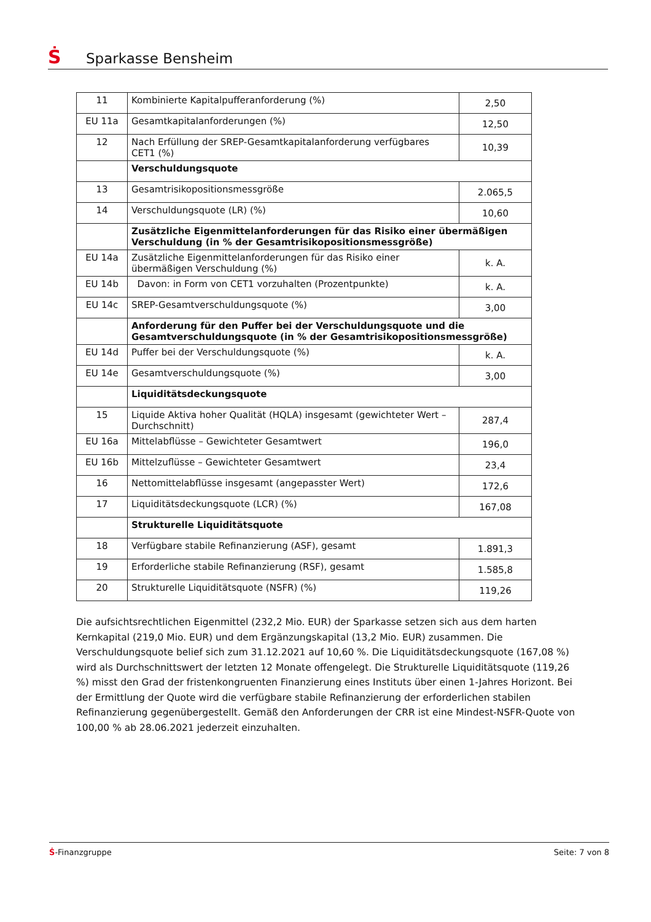Ṡ Sparkasse Bensheim
| 11 | Kombinierte Kapitalpufferanforderung (%) | 2,50 |
| EU 11a | Gesamtkapitalanforderungen (%) | 12,50 |
| 12 | Nach Erfüllung der SREP-Gesamtkapitalanforderung verfügbares CET1 (%) | 10,39 |
| | Verschuldungsquote | |
| 13 | Gesamtrisikopositionsmessgröße | 2.065,5 |
| 14 | Verschuldungsquote (LR) (%) | 10,60 |
| | Zusätzliche Eigenmittelanforderungen für das Risiko einer übermäßigen Verschuldung (in % der Gesamtrisikopositionsmessgröße) | |
| EU 14a | Zusätzliche Eigenmittelanforderungen für das Risiko einer übermäßigen Verschuldung (%) | k. A. |
| EU 14b | Davon: in Form von CET1 vorzuhalten (Prozentpunkte) | k. A. |
| EU 14c | SREP-Gesamtverschuldungsquote (%) | 3,00 |
| | Anforderung für den Puffer bei der Verschuldungsquote und die Gesamtverschuldungsquote (in % der Gesamtrisikopositionsmessgröße) | |
| EU 14d | Puffer bei der Verschuldungsquote (%) | k. A. |
| EU 14e | Gesamtverschuldungsquote (%) | 3,00 |
| | Liquiditätsdeckungsquote | |
| 15 | Liquide Aktiva hoher Qualität (HQLA) insgesamt (gewichteter Wert – Durchschnitt) | 287,4 |
| EU 16a | Mittelabflüsse – Gewichteter Gesamtwert | 196,0 |
| EU 16b | Mittelzuflüsse – Gewichteter Gesamtwert | 23,4 |
| 16 | Nettomittelabflüsse insgesamt (angepasster Wert) | 172,6 |
| 17 | Liquiditätsdeckungsquote (LCR) (%) | 167,08 |
| | Strukturelle Liquiditätsquote | |
| 18 | Verfügbare stabile Refinanzierung (ASF), gesamt | 1.891,3 |
| 19 | Erforderliche stabile Refinanzierung (RSF), gesamt | 1.585,8 |
| 20 | Strukturelle Liquiditätsquote (NSFR) (%) | 119,26 |
Die aufsichtsrechtlichen Eigenmittel (232,2 Mio. EUR) der Sparkasse setzen sich aus dem harten Kernkapital (219,0 Mio. EUR) und dem Ergänzungskapital (13,2 Mio. EUR) zusammen. Die Verschuldungsquote belief sich zum 31.12.2021 auf 10,60 %. Die Liquiditätsdeckungsquote (167,08 %) wird als Durchschnittswert der letzten 12 Monate offengelegt. Die Strukturelle Liquiditätsquote (119,26 %) misst den Grad der fristenkongruenten Finanzierung eines Instituts über einen 1-Jahres Horizont. Bei der Ermittlung der Quote wird die verfügbare stabile Refinanzierung der erforderlichen stabilen Refinanzierung gegenübergestellt. Gemäß den Anforderungen der CRR ist eine Mindest-NSFR-Quote von 100,00 % ab 28.06.2021 jederzeit einzuhalten.
Ṡ-Finanzgruppe Seite: 7 von 8